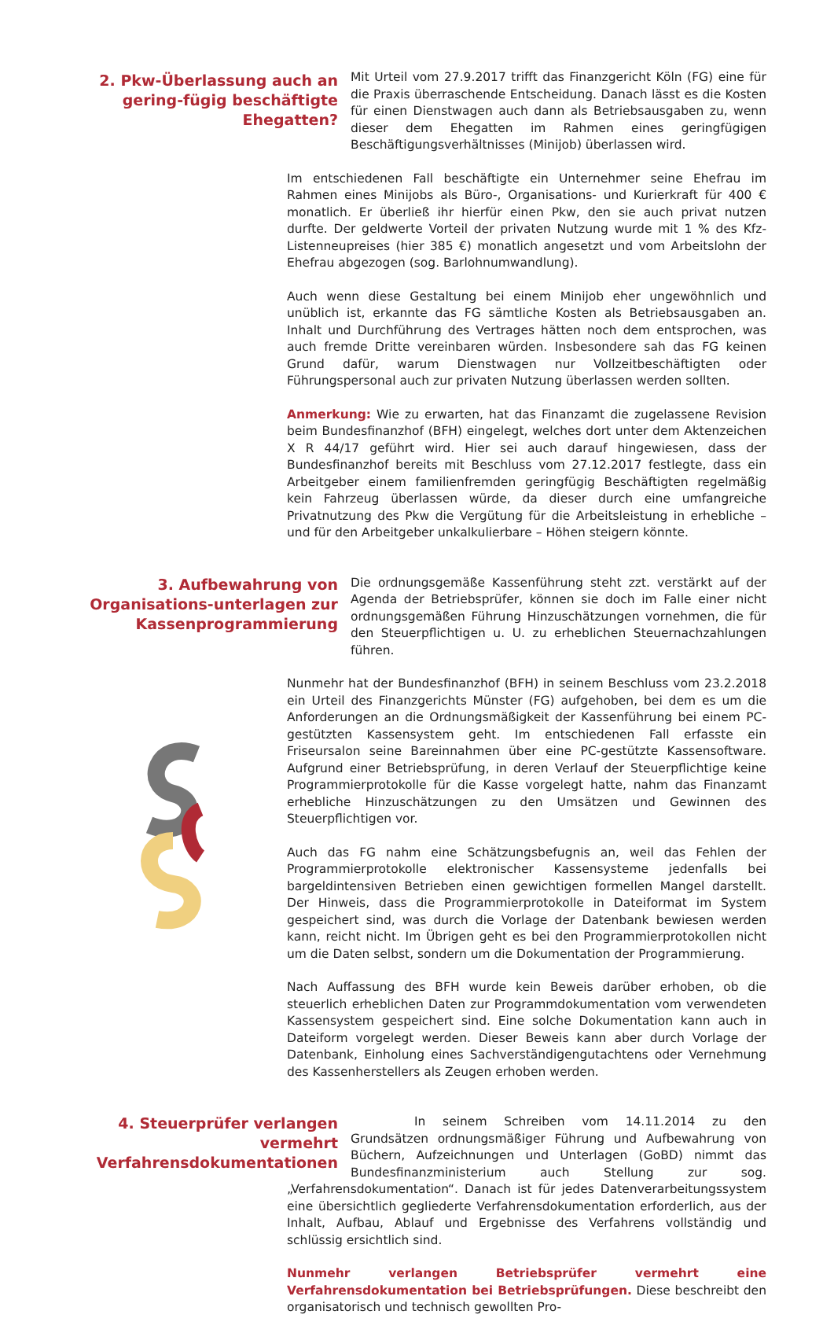2. Pkw-Überlassung auch an gering-fügig beschäftigte Ehegatten?
Mit Urteil vom 27.9.2017 trifft das Finanzgericht Köln (FG) eine für die Praxis überraschende Entscheidung. Danach lässt es die Kosten für einen Dienstwagen auch dann als Betriebsausgaben zu, wenn dieser dem Ehegatten im Rahmen eines geringfügigen Beschäftigungsverhältnisses (Minijob) überlassen wird.
Im entschiedenen Fall beschäftigte ein Unternehmer seine Ehefrau im Rahmen eines Minijobs als Büro-, Organisations- und Kurierkraft für 400 € monatlich. Er überließ ihr hierfür einen Pkw, den sie auch privat nutzen durfte. Der geldwerte Vorteil der privaten Nutzung wurde mit 1 % des Kfz-Listenneupreises (hier 385 €) monatlich angesetzt und vom Arbeitslohn der Ehefrau abgezogen (sog. Barlohnumwandlung).
Auch wenn diese Gestaltung bei einem Minijob eher ungewöhnlich und unüblich ist, erkannte das FG sämtliche Kosten als Betriebsausgaben an. Inhalt und Durchführung des Vertrages hätten noch dem entsprochen, was auch fremde Dritte vereinbaren würden. Insbesondere sah das FG keinen Grund dafür, warum Dienstwagen nur Vollzeitbeschäftigten oder Führungspersonal auch zur privaten Nutzung überlassen werden sollten.
Anmerkung: Wie zu erwarten, hat das Finanzamt die zugelassene Revision beim Bundesfinanzhof (BFH) eingelegt, welches dort unter dem Aktenzeichen X R 44/17 geführt wird. Hier sei auch darauf hingewiesen, dass der Bundesfinanzhof bereits mit Beschluss vom 27.12.2017 festlegte, dass ein Arbeitgeber einem familienfremden geringfügig Beschäftigten regelmäßig kein Fahrzeug überlassen würde, da dieser durch eine umfangreiche Privatnutzung des Pkw die Vergütung für die Arbeitsleistung in erhebliche – und für den Arbeitgeber unkalkulierbare – Höhen steigern könnte.
3. Aufbewahrung von Organisations-unterlagen zur Kassenprogrammierung
Die ordnungsgemäße Kassenführung steht zzt. verstärkt auf der Agenda der Betriebsprüfer, können sie doch im Falle einer nicht ordnungsgemäßen Führung Hinzuschätzungen vornehmen, die für den Steuerpflichtigen u. U. zu erheblichen Steuernachzahlungen führen.
Nunmehr hat der Bundesfinanzhof (BFH) in seinem Beschluss vom 23.2.2018 ein Urteil des Finanzgerichts Münster (FG) aufgehoben, bei dem es um die Anforderungen an die Ordnungsmäßigkeit der Kassenführung bei einem PC-gestützten Kassensystem geht. Im entschiedenen Fall erfasste ein Friseursalon seine Bareinnahmen über eine PC-gestützte Kassensoftware. Aufgrund einer Betriebsprüfung, in deren Verlauf der Steuerpflichtige keine Programmierprotokolle für die Kasse vorgelegt hatte, nahm das Finanzamt erhebliche Hinzuschätzungen zu den Umsätzen und Gewinnen des Steuerpflichtigen vor.
Auch das FG nahm eine Schätzungsbefugnis an, weil das Fehlen der Programmierprotokolle elektronischer Kassensysteme jedenfalls bei bargeldintensiven Betrieben einen gewichtigen formellen Mangel darstellt. Der Hinweis, dass die Programmierprotokolle in Dateiformat im System gespeichert sind, was durch die Vorlage der Datenbank bewiesen werden kann, reicht nicht. Im Übrigen geht es bei den Programmierprotokollen nicht um die Daten selbst, sondern um die Dokumentation der Programmierung.
Nach Auffassung des BFH wurde kein Beweis darüber erhoben, ob die steuerlich erheblichen Daten zur Programmdokumentation vom verwendeten Kassensystem gespeichert sind. Eine solche Dokumentation kann auch in Dateiform vorgelegt werden. Dieser Beweis kann aber durch Vorlage der Datenbank, Einholung eines Sachverständigengutachtens oder Vernehmung des Kassenherstellers als Zeugen erhoben werden.
4. Steuerprüfer verlangen vermehrt Verfahrensdokumentationen
In seinem Schreiben vom 14.11.2014 zu den Grundsätzen ordnungsmäßiger Führung und Aufbewahrung von Büchern, Aufzeichnungen und Unterlagen (GoBD) nimmt das Bundesfinanzministerium auch Stellung zur sog. „Verfahrensdokumentation“. Danach ist für jedes Datenverarbeitungssystem eine übersichtlich gegliederte Verfahrensdokumentation erforderlich, aus der Inhalt, Aufbau, Ablauf und Ergebnisse des Verfahrens vollständig und schlüssig ersichtlich sind.
Nunmehr verlangen Betriebsprüfer vermehrt eine Verfahrensdokumentation bei Betriebsprüfungen. Diese beschreibt den organisatorisch und technisch gewollten Pro-